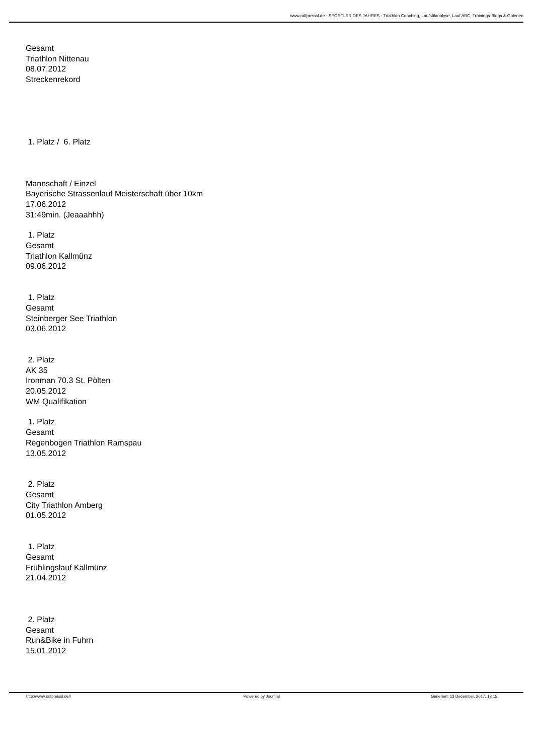www.ralfpreissl.de - SPORTLER DES JAHRES - Triathlon Coaching, Laufstilanalyse, Lauf ABC, Trainings-Blogs & Galerien
Gesamt
Triathlon Nittenau
08.07.2012
Streckenrekord
1. Platz / 6. Platz
Mannschaft / Einzel
Bayerische Strassenlauf Meisterschaft über 10km
17.06.2012
31:49min. (Jeaaahhh)
1. Platz
Gesamt
Triathlon Kallmünz
09.06.2012
1. Platz
Gesamt
Steinberger See Triathlon
03.06.2012
2. Platz
AK 35
Ironman 70.3 St. Pölten
20.05.2012
WM Qualifikation
1. Platz
Gesamt
Regenbogen Triathlon Ramspau
13.05.2012
2. Platz
Gesamt
City Triathlon Amberg
01.05.2012
1. Platz
Gesamt
Frühlingslauf Kallmünz
21.04.2012
2. Platz
Gesamt
Run&Bike in Fuhrn
15.01.2012
http://www.ralfpreissl.de// Powered by Joomla! Generiert: 13 December, 2017, 13:15